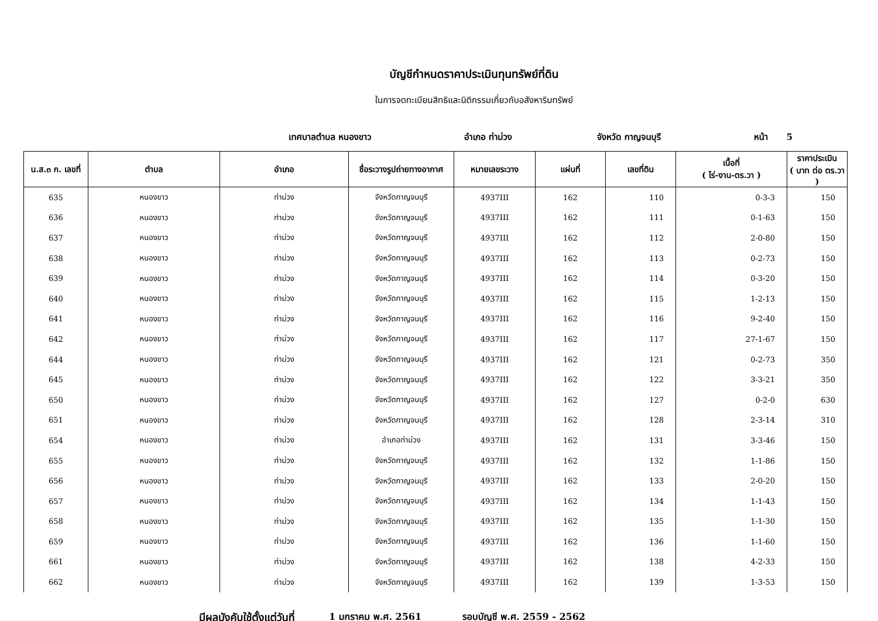บัญชีกำหนดราคาประเมินทุนทรัพย์ที่ดิน
ในการจดทะเบียนสิทธิและนิติกรรมเกี่ยวกับอสังหาริมทรัพย์
เทศบาลตำบล หนองขาว อำเภอ ท่าม่วง จังหวัด กาญจนบุรี หน้า 5
| น.ส.๓ ก. เลขที่ | ตำบล | อำเภอ | ชื่อระวางรูปถ่ายทางอากาศ | หมายเลขระวาง | แผ่นที่ | เลขที่ดิน | เนื้อที่ ( ไร่-งาน-ตร.วา ) | ราคาประเมิน ( บาท ต่อ ตร.วา ) |
| --- | --- | --- | --- | --- | --- | --- | --- | --- |
| 635 | หนองขาว | ท่าม่วง | จังหวัดกาญจนบุรี | 4937III | 162 | 110 | 0-3-3 | 150 |
| 636 | หนองขาว | ท่าม่วง | จังหวัดกาญจนบุรี | 4937III | 162 | 111 | 0-1-63 | 150 |
| 637 | หนองขาว | ท่าม่วง | จังหวัดกาญจนบุรี | 4937III | 162 | 112 | 2-0-80 | 150 |
| 638 | หนองขาว | ท่าม่วง | จังหวัดกาญจนบุรี | 4937III | 162 | 113 | 0-2-73 | 150 |
| 639 | หนองขาว | ท่าม่วง | จังหวัดกาญจนบุรี | 4937III | 162 | 114 | 0-3-20 | 150 |
| 640 | หนองขาว | ท่าม่วง | จังหวัดกาญจนบุรี | 4937III | 162 | 115 | 1-2-13 | 150 |
| 641 | หนองขาว | ท่าม่วง | จังหวัดกาญจนบุรี | 4937III | 162 | 116 | 9-2-40 | 150 |
| 642 | หนองขาว | ท่าม่วง | จังหวัดกาญจนบุรี | 4937III | 162 | 117 | 27-1-67 | 150 |
| 644 | หนองขาว | ท่าม่วง | จังหวัดกาญจนบุรี | 4937III | 162 | 121 | 0-2-73 | 350 |
| 645 | หนองขาว | ท่าม่วง | จังหวัดกาญจนบุรี | 4937III | 162 | 122 | 3-3-21 | 350 |
| 650 | หนองขาว | ท่าม่วง | จังหวัดกาญจนบุรี | 4937III | 162 | 127 | 0-2-0 | 630 |
| 651 | หนองขาว | ท่าม่วง | จังหวัดกาญจนบุรี | 4937III | 162 | 128 | 2-3-14 | 310 |
| 654 | หนองขาว | ท่าม่วง | อำเภอท่าม่วง | 4937III | 162 | 131 | 3-3-46 | 150 |
| 655 | หนองขาว | ท่าม่วง | จังหวัดกาญจนบุรี | 4937III | 162 | 132 | 1-1-86 | 150 |
| 656 | หนองขาว | ท่าม่วง | จังหวัดกาญจนบุรี | 4937III | 162 | 133 | 2-0-20 | 150 |
| 657 | หนองขาว | ท่าม่วง | จังหวัดกาญจนบุรี | 4937III | 162 | 134 | 1-1-43 | 150 |
| 658 | หนองขาว | ท่าม่วง | จังหวัดกาญจนบุรี | 4937III | 162 | 135 | 1-1-30 | 150 |
| 659 | หนองขาว | ท่าม่วง | จังหวัดกาญจนบุรี | 4937III | 162 | 136 | 1-1-60 | 150 |
| 661 | หนองขาว | ท่าม่วง | จังหวัดกาญจนบุรี | 4937III | 162 | 138 | 4-2-33 | 150 |
| 662 | หนองขาว | ท่าม่วง | จังหวัดกาญจนบุรี | 4937III | 162 | 139 | 1-3-53 | 150 |
มีผลบังคับใช้ตั้งแต่วันที่
1 มกราคม พ.ศ. 2561 รอบบัญชี พ.ศ. 2559 - 2562